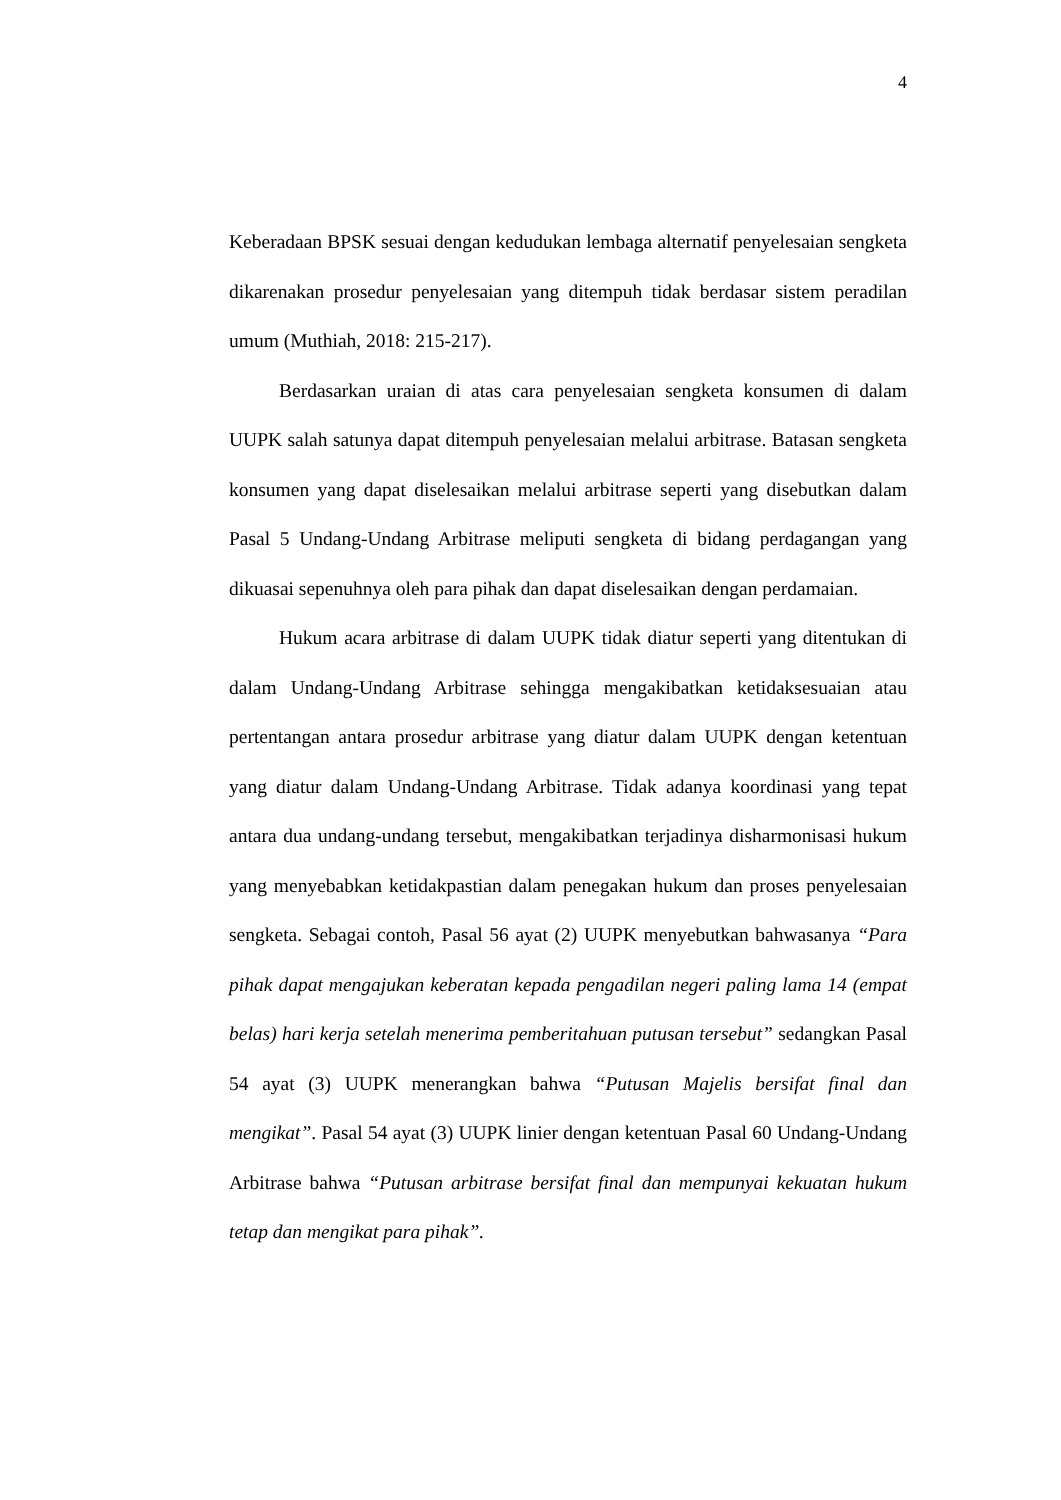4
Keberadaan BPSK sesuai dengan kedudukan lembaga alternatif penyelesaian sengketa dikarenakan prosedur penyelesaian yang ditempuh tidak berdasar sistem peradilan umum (Muthiah, 2018: 215-217).
Berdasarkan uraian di atas cara penyelesaian sengketa konsumen di dalam UUPK salah satunya dapat ditempuh penyelesaian melalui arbitrase. Batasan sengketa konsumen yang dapat diselesaikan melalui arbitrase seperti yang disebutkan dalam Pasal 5 Undang-Undang Arbitrase meliputi sengketa di bidang perdagangan yang dikuasai sepenuhnya oleh para pihak dan dapat diselesaikan dengan perdamaian.
Hukum acara arbitrase di dalam UUPK tidak diatur seperti yang ditentukan di dalam Undang-Undang Arbitrase sehingga mengakibatkan ketidaksesuaian atau pertentangan antara prosedur arbitrase yang diatur dalam UUPK dengan ketentuan yang diatur dalam Undang-Undang Arbitrase. Tidak adanya koordinasi yang tepat antara dua undang-undang tersebut, mengakibatkan terjadinya disharmonisasi hukum yang menyebabkan ketidakpastian dalam penegakan hukum dan proses penyelesaian sengketa. Sebagai contoh, Pasal 56 ayat (2) UUPK menyebutkan bahwasanya “Para pihak dapat mengajukan keberatan kepada pengadilan negeri paling lama 14 (empat belas) hari kerja setelah menerima pemberitahuan putusan tersebut” sedangkan Pasal 54 ayat (3) UUPK menerangkan bahwa “Putusan Majelis bersifat final dan mengikat”. Pasal 54 ayat (3) UUPK linier dengan ketentuan Pasal 60 Undang-Undang Arbitrase bahwa “Putusan arbitrase bersifat final dan mempunyai kekuatan hukum tetap dan mengikat para pihak”.